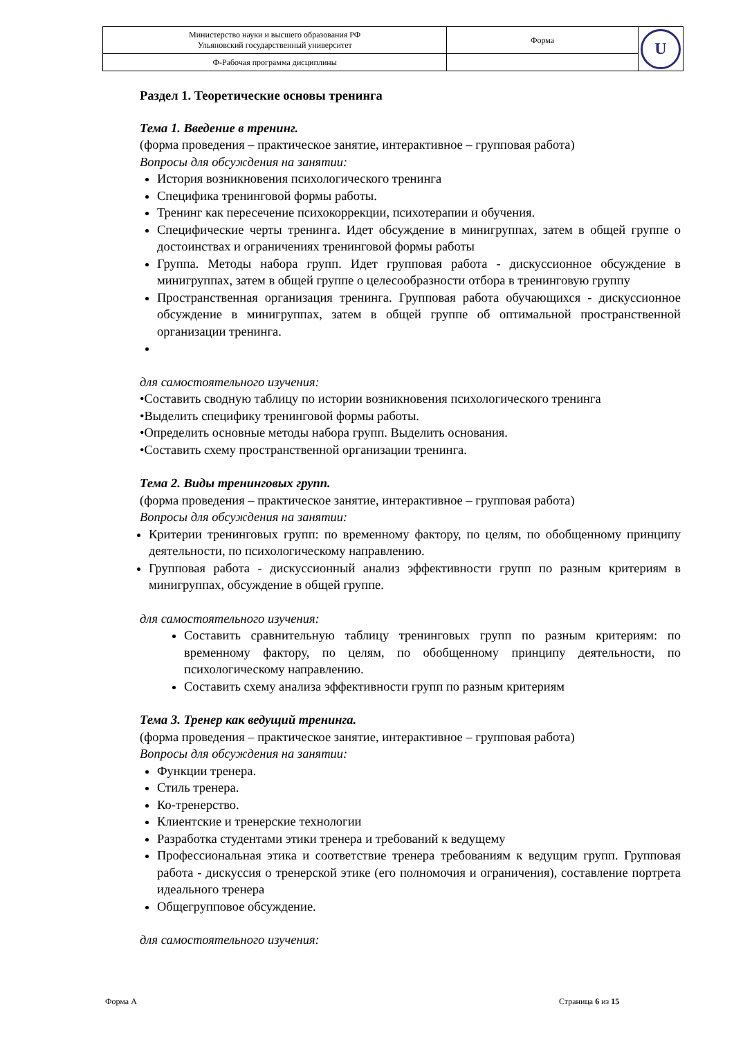| Министерство науки и высшего образования РФ Ульяновский государственный университет | Форма | U |
| Ф-Рабочая программа дисциплины | | |
Раздел 1. Теоретические основы тренинга
Тема 1. Введение в тренинг.
(форма проведения – практическое занятие, интерактивное – групповая работа)
Вопросы для обсуждения на занятии:
История возникновения психологического тренинга
Специфика тренинговой формы работы.
Тренинг как пересечение психокоррекции, психотерапии и обучения.
Специфические черты тренинга. Идет обсуждение в минигруппах, затем в общей группе о достоинствах и ограничениях тренинговой формы работы
Группа. Методы набора групп. Идет групповая работа - дискуссионное обсуждение в минигруппах, затем в общей группе о целесообразности отбора в тренинговую группу
Пространственная организация тренинга. Групповая работа обучающихся - дискуссионное обсуждение в минигруппах, затем в общей группе об оптимальной пространственной организации тренинга.
для самостоятельного изучения:
•Составить сводную таблицу по истории возникновения психологического тренинга
•Выделить специфику тренинговой формы работы.
•Определить основные методы набора групп. Выделить основания.
•Составить схему пространственной организации тренинга.
Тема 2. Виды тренинговых групп.
(форма проведения – практическое занятие, интерактивное – групповая работа)
Вопросы для обсуждения на занятии:
Критерии тренинговых групп: по временному фактору, по целям, по обобщенному принципу деятельности, по психологическому направлению.
Групповая работа - дискуссионный анализ эффективности групп по разным критериям в минигруппах, обсуждение в общей группе.
для самостоятельного изучения:
Составить сравнительную таблицу тренинговых групп по разным критериям: по временному фактору, по целям, по обобщенному принципу деятельности, по психологическому направлению.
Составить схему анализа эффективности групп по разным критериям
Тема 3. Тренер как ведущий тренинга.
(форма проведения – практическое занятие, интерактивное – групповая работа)
Вопросы для обсуждения на занятии:
Функции тренера.
Стиль тренера.
Ко-тренерство.
Клиентские и тренерские технологии
Разработка студентами этики тренера и требований к ведущему
Профессиональная этика и соответствие тренера требованиям к ведущим групп. Групповая работа - дискуссия о тренерской этике (его полномочия и ограничения), составление портрета идеального тренера
Общегрупповое обсуждение.
для самостоятельного изучения:
Форма А Страница 6 из 15